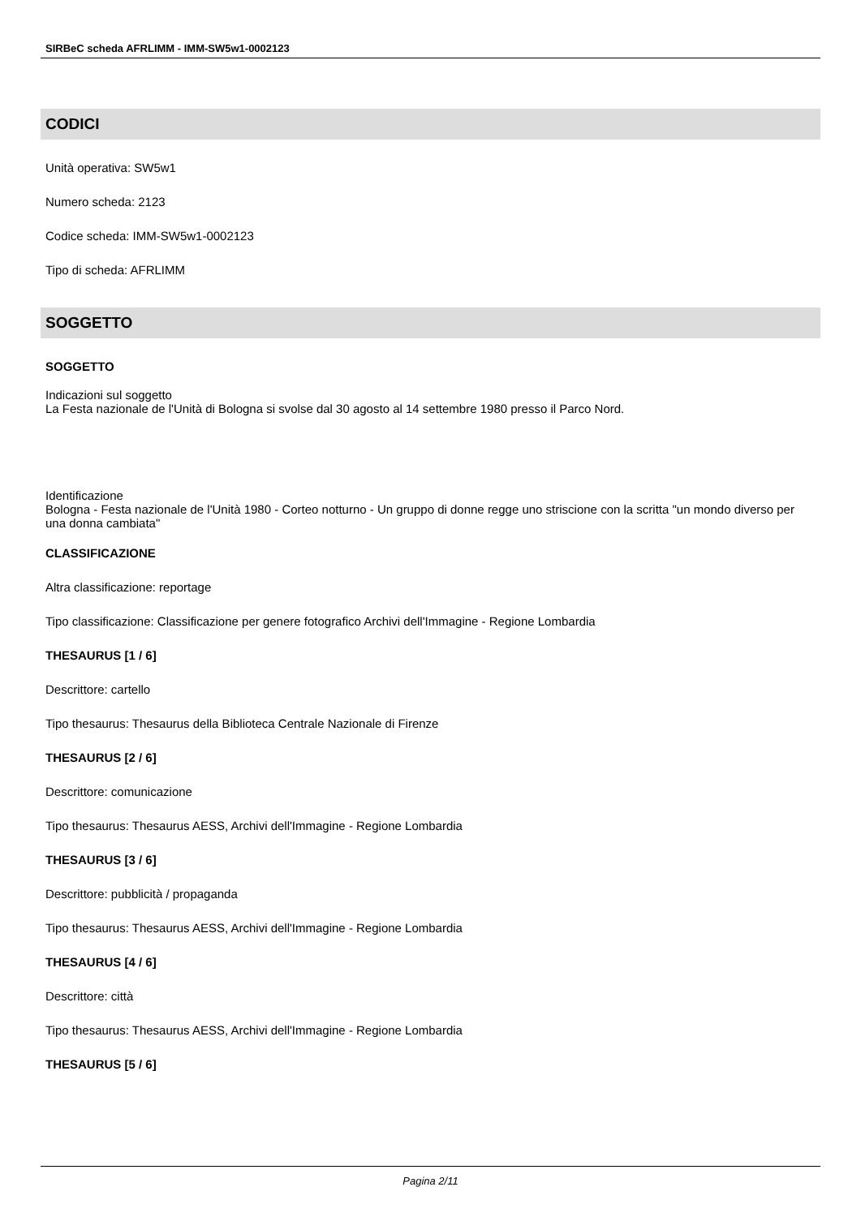SIRBeC scheda AFRLIMM - IMM-SW5w1-0002123
CODICI
Unità operativa: SW5w1
Numero scheda: 2123
Codice scheda: IMM-SW5w1-0002123
Tipo di scheda: AFRLIMM
SOGGETTO
SOGGETTO
Indicazioni sul soggetto
La Festa nazionale de l'Unità di Bologna si svolse dal 30 agosto al 14 settembre 1980 presso il Parco Nord.
Identificazione
Bologna - Festa nazionale de l'Unità 1980 - Corteo notturno - Un gruppo di donne regge uno striscione con la scritta "un mondo diverso per una donna cambiata"
CLASSIFICAZIONE
Altra classificazione: reportage
Tipo classificazione: Classificazione per genere fotografico Archivi dell'Immagine - Regione Lombardia
THESAURUS [1 / 6]
Descrittore: cartello
Tipo thesaurus: Thesaurus della Biblioteca Centrale Nazionale di Firenze
THESAURUS [2 / 6]
Descrittore: comunicazione
Tipo thesaurus: Thesaurus AESS, Archivi dell'Immagine - Regione Lombardia
THESAURUS [3 / 6]
Descrittore: pubblicità / propaganda
Tipo thesaurus: Thesaurus AESS, Archivi dell'Immagine - Regione Lombardia
THESAURUS [4 / 6]
Descrittore: città
Tipo thesaurus: Thesaurus AESS, Archivi dell'Immagine - Regione Lombardia
THESAURUS [5 / 6]
Pagina 2/11